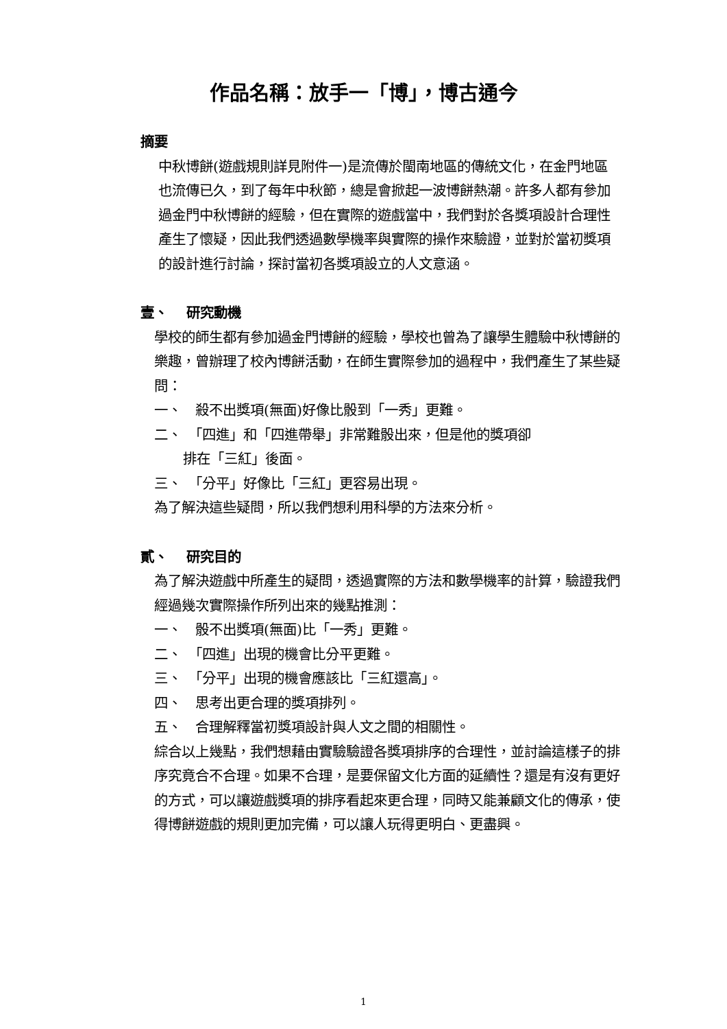作品名稱：放手一「博」，博古通今
摘要
中秋博餅(遊戲規則詳見附件一)是流傳於閩南地區的傳統文化，在金門地區也流傳已久，到了每年中秋節，總是會掀起一波博餅熱潮。許多人都有參加過金門中秋博餅的經驗，但在實際的遊戲當中，我們對於各獎項設計合理性產生了懷疑，因此我們透過數學機率與實際的操作來驗證，並對於當初獎項的設計進行討論，探討當初各獎項設立的人文意涵。
壹、　 研究動機
學校的師生都有參加過金門博餅的經驗，學校也曾為了讓學生體驗中秋博餅的樂趣，曾辦理了校內博餅活動，在師生實際參加的過程中，我們產生了某些疑問：
一、　殺不出獎項(無面)好像比骰到「一秀」更難。
二、　「四進」和「四進帶舉」非常難骰出來，但是他的獎項卻
排在「三紅」後面。
三、　「分平」好像比「三紅」更容易出現。
為了解決這些疑問，所以我們想利用科學的方法來分析。
貳、　 研究目的
為了解決遊戲中所產生的疑問，透過實際的方法和數學機率的計算，驗證我們經過幾次實際操作所列出來的幾點推測：
一、　骰不出獎項(無面)比「一秀」更難。
二、　「四進」出現的機會比分平更難。
三、　「分平」出現的機會應該比「三紅還高」。
四、　思考出更合理的獎項排列。
五、　合理解釋當初獎項設計與人文之間的相關性。
綜合以上幾點，我們想藉由實驗驗證各獎項排序的合理性，並討論這樣子的排序究竟合不合理。如果不合理，是要保留文化方面的延續性？還是有沒有更好的方式，可以讓遊戲獎項的排序看起來更合理，同時又能兼顧文化的傳承，使得博餅遊戲的規則更加完備，可以讓人玩得更明白、更盡興。
1